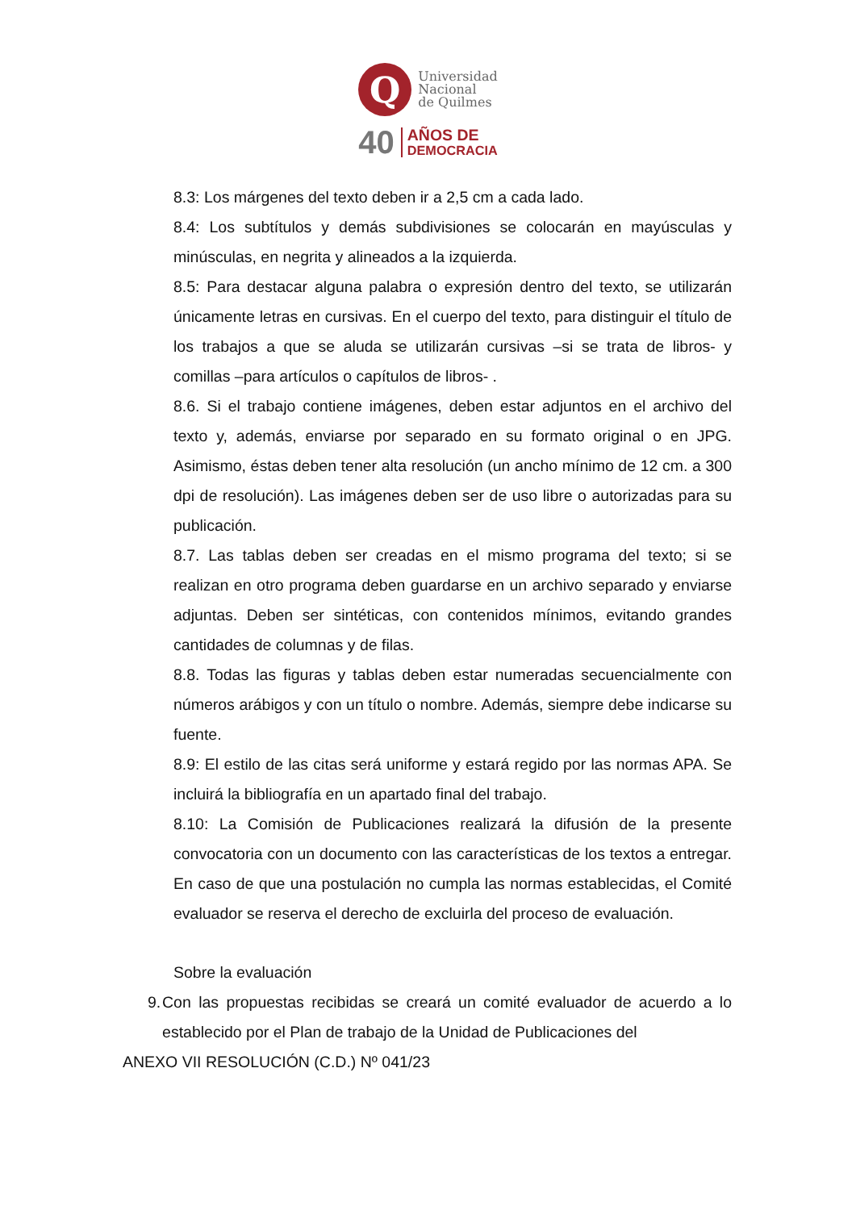Q
Universidad
Nacional
de Quilmes
40 AÑOS DE
DEMOCRACIA
8.3: Los márgenes del texto deben ir a 2,5 cm a cada lado.
8.4: Los subtítulos y demás subdivisiones se colocarán en mayúsculas y minúsculas, en negrita y alineados a la izquierda.
8.5: Para destacar alguna palabra o expresión dentro del texto, se utilizarán únicamente letras en cursivas. En el cuerpo del texto, para distinguir el título de los trabajos a que se aluda se utilizarán cursivas –si se trata de libros- y comillas –para artículos o capítulos de libros- .
8.6. Si el trabajo contiene imágenes, deben estar adjuntos en el archivo del texto y, además, enviarse por separado en su formato original o en JPG. Asimismo, éstas deben tener alta resolución (un ancho mínimo de 12 cm. a 300 dpi de resolución). Las imágenes deben ser de uso libre o autorizadas para su publicación.
8.7. Las tablas deben ser creadas en el mismo programa del texto; si se realizan en otro programa deben guardarse en un archivo separado y enviarse adjuntas. Deben ser sintéticas, con contenidos mínimos, evitando grandes cantidades de columnas y de filas.
8.8. Todas las figuras y tablas deben estar numeradas secuencialmente con números arábigos y con un título o nombre. Además, siempre debe indicarse su fuente.
8.9: El estilo de las citas será uniforme y estará regido por las normas APA. Se incluirá la bibliografía en un apartado final del trabajo.
8.10: La Comisión de Publicaciones realizará la difusión de la presente convocatoria con un documento con las características de los textos a entregar. En caso de que una postulación no cumpla las normas establecidas, el Comité evaluador se reserva el derecho de excluirla del proceso de evaluación.
Sobre la evaluación
9. Con las propuestas recibidas se creará un comité evaluador de acuerdo a lo establecido por el Plan de trabajo de la Unidad de Publicaciones del
ANEXO VII RESOLUCIÓN (C.D.) Nº 041/23